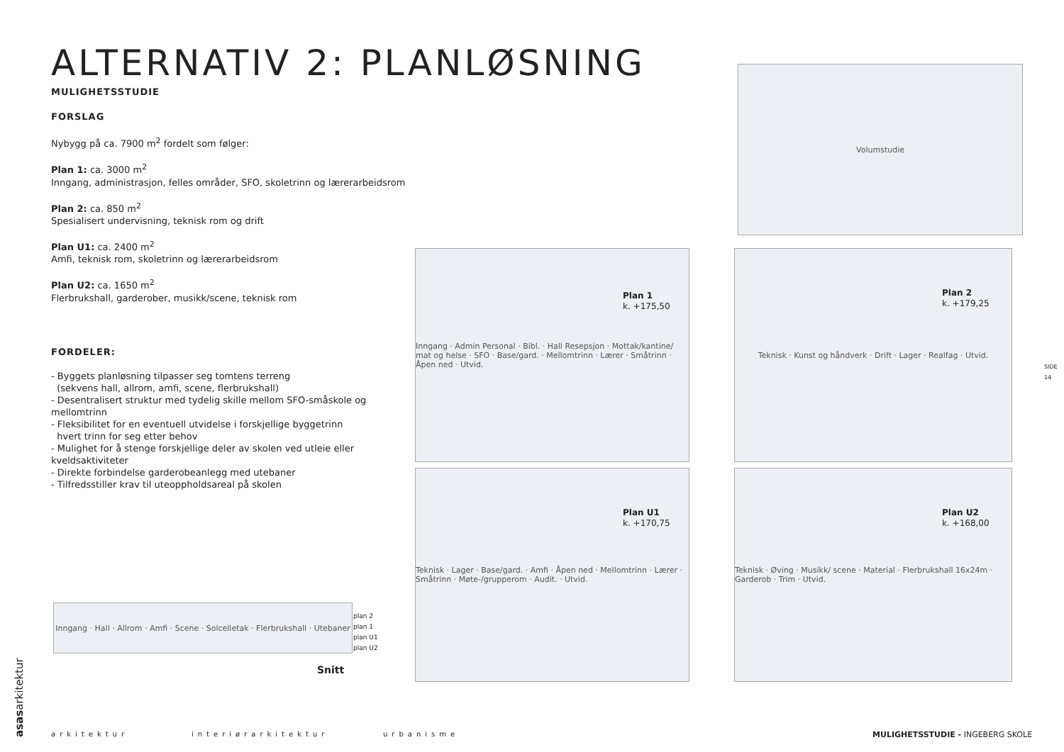ALTERNATIV 2: PLANLØSNING
MULIGHETSSTUDIE
FORSLAG
Nybygg på ca. 7900 m<sup>2</sup> fordelt som følger:
Plan 1: ca. 3000 m<sup>2</sup>
Inngang, administrasjon, felles områder, SFO, skoletrinn og lærerarbeidsrom
Plan 2: ca. 850 m<sup>2</sup>
Spesialisert undervisning, teknisk rom og drift
Plan U1: ca. 2400 m<sup>2</sup>
Amfi, teknisk rom, skoletrinn og lærerarbeidsrom
Plan U2: ca. 1650 m<sup>2</sup>
Flerbrukshall, garderober, musikk/scene, teknisk rom
FORDELER:
- Byggets planløsning tilpasser seg tomtens terreng
(sekvens hall, allrom, amfi, scene, flerbrukshall)
- Desentralisert struktur med tydelig skille mellom SFO-småskole og mellomtrinn
- Fleksibilitet for en eventuell utvidelse i forskjellige byggetrinn
hvert trinn for seg etter behov
- Mulighet for å stenge forskjellige deler av skolen ved utleie eller kveldsaktiviteter
- Direkte forbindelse garderobeanlegg med utebaner
- Tilfredsstiller krav til uteoppholdsareal på skolen
Volumstudie
Inngang · Admin Personal · Bibl. · Hall Resepsjon · Mottak/kantine/ mat og helse · SFO · Base/gard. · Mellomtrinn · Lærer · Småtrinn · Åpen ned · Utvid.
Plan 1
k. +175,50
Teknisk · Kunst og håndverk · Drift · Lager · Realfag · Utvid.
Plan 2
k. +179,25
Teknisk · Lager · Base/gard. · Amfi · Åpen ned · Mellomtrinn · Lærer · Småtrinn · Møte-/grupperom · Audit. · Utvid.
Plan U1
k. +170,75
Teknisk · Øving · Musikk/ scene · Material · Flerbrukshall 16x24m · Garderob · Trim · Utvid.
Plan U2
k. +168,00
Inngang · Hall · Allrom · Amfi · Scene · Solcelletak · Flerbrukshall · Utebaner
plan 2
plan 1
plan U1
plan U2
Snitt
SIDE
14
arkitektur interiørarkitektur urbanisme
MULIGHETSSTUDIE - INGEBERG SKOLE
asasarkitektur